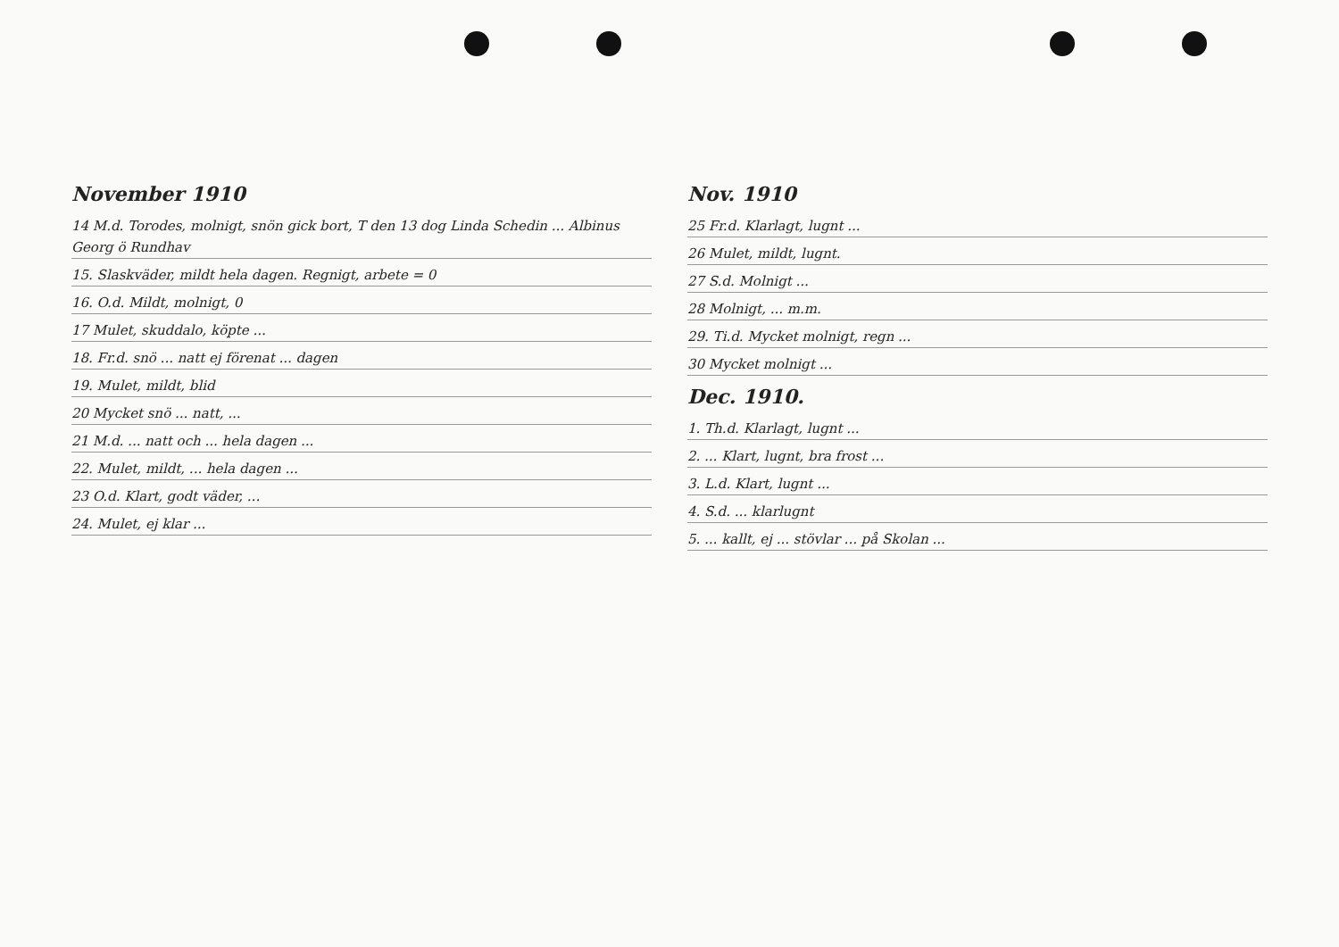November 1910
14 M.d. Torodes, molnigt, snön gick bort, T den 13 dog Linda Schedin ... Albinus Georg ö Rundhav
15. Slaskväder, mildt hela dagen. Regnigt, arbete = 0
16. O.d. Mildt, molnigt, 0
17 Mulet, skuddalo, köpte ...
18. Fr.d. snö ... natt ej förenat ... dagen
19. Mulet, mildt, blid
20 Mycket snö ... natt, ...
21 M.d. ... natt och ... hela dagen ...
22. Mulet, mildt, ... hela dagen ...
23 O.d. Klart, godt väder, ...
24. Mulet, ej klar ...
Nov. 1910
25 Fr.d. Klarlagt, lugnt ...
26 Mulet, mildt, lugnt.
27 S.d. Molnigt ...
28 Molnigt, ... m.m.
29. Ti.d. Mycket molnigt, regn ...
30 Mycket molnigt ...
Dec. 1910.
1. Th.d. Klarlagt, lugnt ...
2. ... Klart, lugnt, bra frost ...
3. L.d. Klart, lugnt ...
4. S.d. ... klarlugnt
5. ... kallt, ej ... stövlar ... på Skolan ...